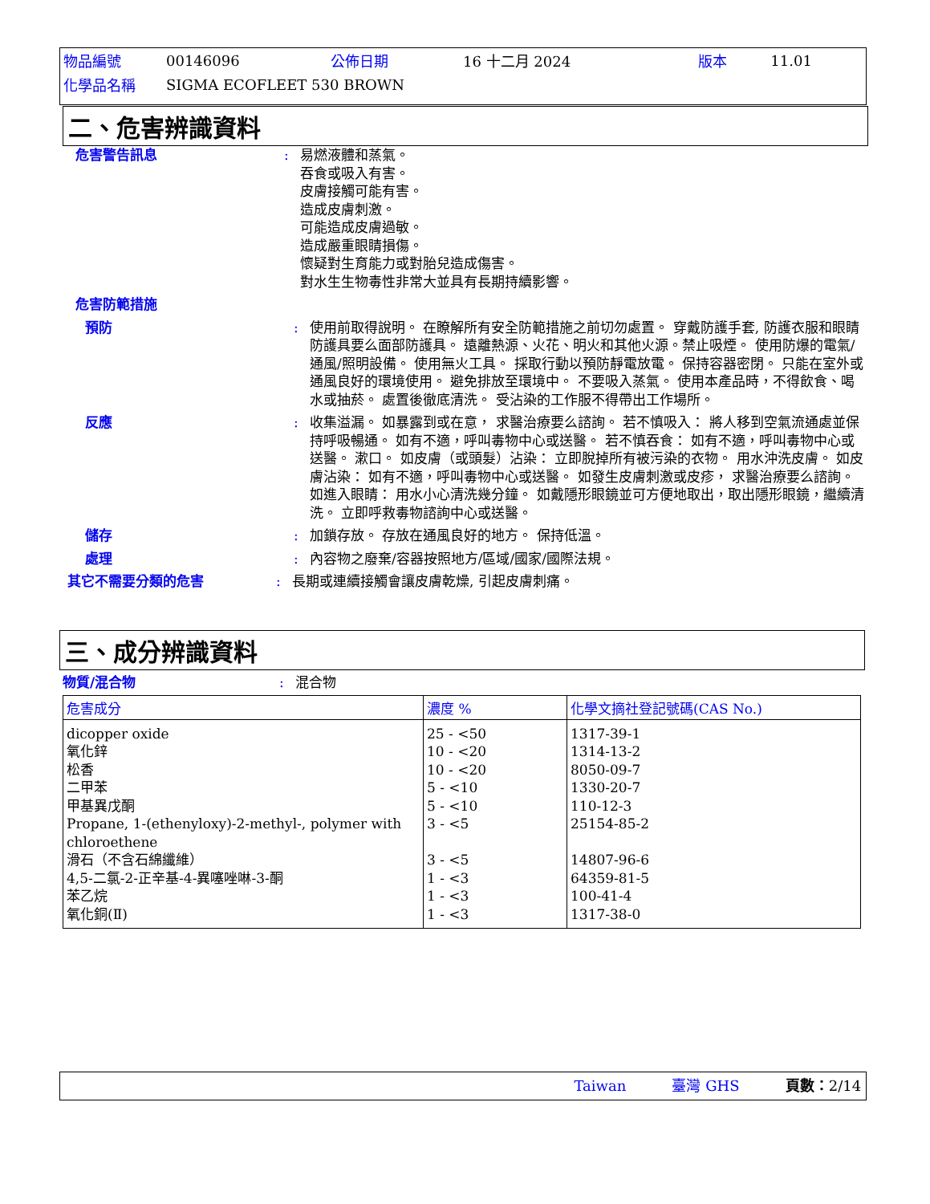| 物品編號 | 00146096 | 公佈日期 | 16 十二月 2024 | 版本 | 11.01 |
| 化學品名稱 | SIGMA ECOFLEET 530 BROWN | | | | |
二、危害辨識資料
危害警告訊息 : 易燃液體和蒸氣。
吞食或吸入有害。
皮膚接觸可能有害。
造成皮膚刺激。
可能造成皮膚過敏。
造成嚴重眼睛損傷。
懷疑對生育能力或對胎兒造成傷害。
對水生生物毒性非常大並具有長期持續影響。
危害防範措施
預防 : 使用前取得說明。 在瞭解所有安全防範措施之前切勿處置。 穿戴防護手套, 防護衣服和眼睛防護具要么面部防護具。 遠離熱源、火花、明火和其他火源。禁止吸煙。 使用防爆的電氣/通風/照明設備。 使用無火工具。 採取行動以預防靜電放電。 保持容器密閉。 只能在室外或通風良好的環境使用。 避免排放至環境中。 不要吸入蒸氣。 使用本產品時，不得飲食、喝水或抽菸。 處置後徹底清洗。 受沾染的工作服不得帶出工作場所。
反應 : 收集溢漏。 如暴露到或在意， 求醫治療要么諮詢。 若不慎吸入： 將人移到空氣流通處並保持呼吸暢通。 如有不適，呼叫毒物中心或送醫。 若不慎吞食： 如有不適，呼叫毒物中心或送醫。 漱口。 如皮膚（或頭髮）沾染： 立即脫掉所有被污染的衣物。 用水沖洗皮膚。 如皮膚沾染： 如有不適，呼叫毒物中心或送醫。 如發生皮膚刺激或皮疹， 求醫治療要么諮詢。 如進入眼睛： 用水小心清洗幾分鐘。 如戴隱形眼鏡並可方便地取出，取出隱形眼鏡，繼續清洗。 立即呼救毒物諮詢中心或送醫。
儲存 : 加鎖存放。 存放在通風良好的地方。 保持低溫。
處理 : 內容物之廢棄/容器按照地方/區域/國家/國際法規。
其它不需要分類的危害 : 長期或連續接觸會讓皮膚乾燥, 引起皮膚刺痛。
三、成分辨識資料
物質/混合物 : 混合物
| 危害成分 | 濃度 % | 化學文摘社登記號碼(CAS No.) |
| --- | --- | --- |
| dicopper oxide 氧化鋅 松香 二甲苯 甲基異戊酮 Propane, 1-(ethenyloxy)-2-methyl-, polymer with chloroethene 滑石（不含石綿纖維） 4,5-二氯-2-正辛基-4-異噻唑啉-3-酮 苯乙烷 氧化銅(Ⅱ) | 25 - <50 10 - <20 10 - <20 5 - <10 5 - <10 3 - <5 3 - <5 1 - <3 1 - <3 1 - <3 | 1317-39-1 1314-13-2 8050-09-7 1330-20-7 110-12-3 25154-85-2 14807-96-6 64359-81-5 100-41-4 1317-38-0 |
Taiwan 臺灣 GHS 頁數：2/14